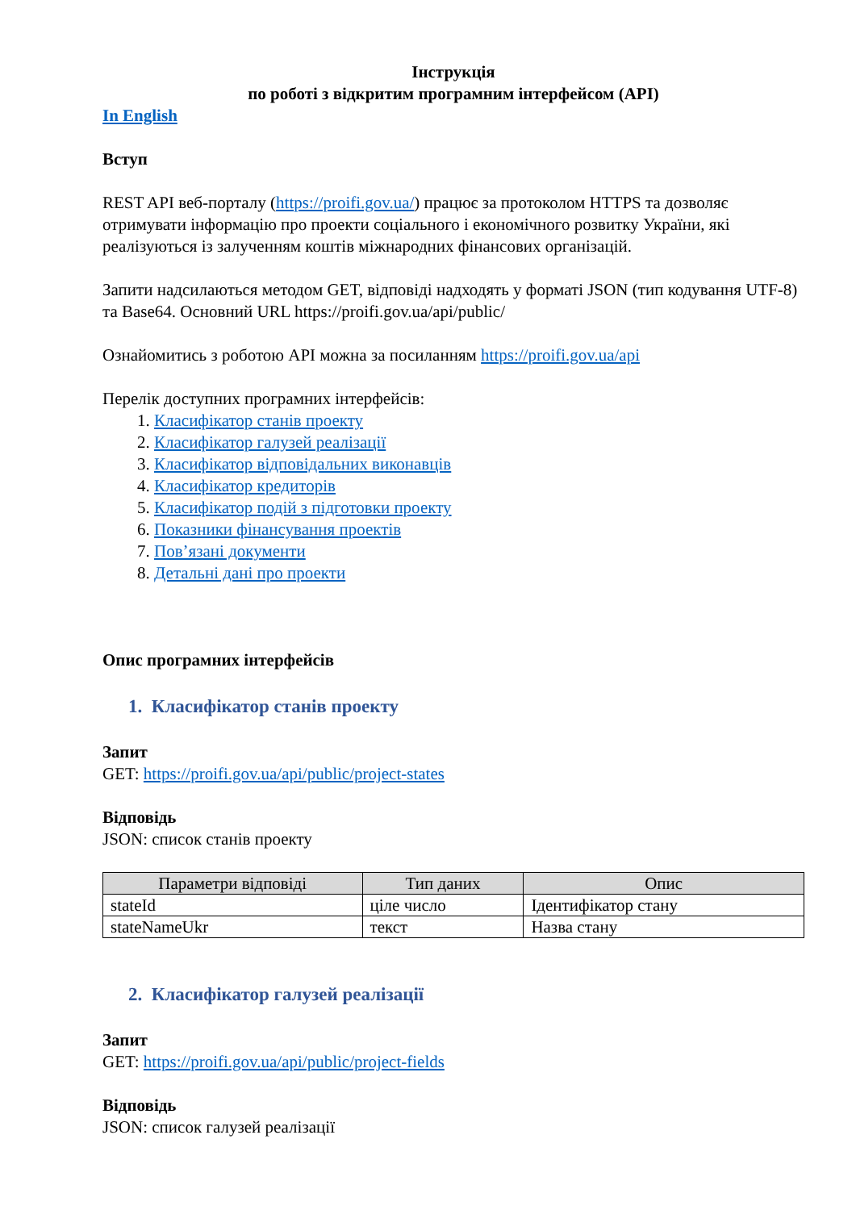Інструкція
по роботі з відкритим програмним інтерфейсом (API)
In English
Вступ
REST API веб-порталу (https://proifi.gov.ua/) працює за протоколом HTTPS та дозволяє отримувати інформацію про проекти соціального і економічного розвитку України, які реалізуються із залученням коштів міжнародних фінансових організацій.
Запити надсилаються методом GET, відповіді надходять у форматі JSON (тип кодування UTF-8) та Base64. Основний URL https://proifi.gov.ua/api/public/
Ознайомитись з роботою API можна за посиланням https://proifi.gov.ua/api
Перелік доступних програмних інтерфейсів:
1. Класифікатор станів проекту
2. Класифікатор галузей реалізації
3. Класифікатор відповідальних виконавців
4. Класифікатор кредиторів
5. Класифікатор подій з підготовки проекту
6. Показники фінансування проектів
7. Пов’язані документи
8. Детальні дані про проекти
Опис програмних інтерфейсів
1. Класифікатор станів проекту
Запит
GET: https://proifi.gov.ua/api/public/project-states
Відповідь
JSON: список станів проекту
| Параметри відповіді | Тип даних | Опис |
| --- | --- | --- |
| stateId | ціле число | Ідентифікатор стану |
| stateNameUkr | текст | Назва стану |
2. Класифікатор галузей реалізації
Запит
GET: https://proifi.gov.ua/api/public/project-fields
Відповідь
JSON: список галузей реалізації